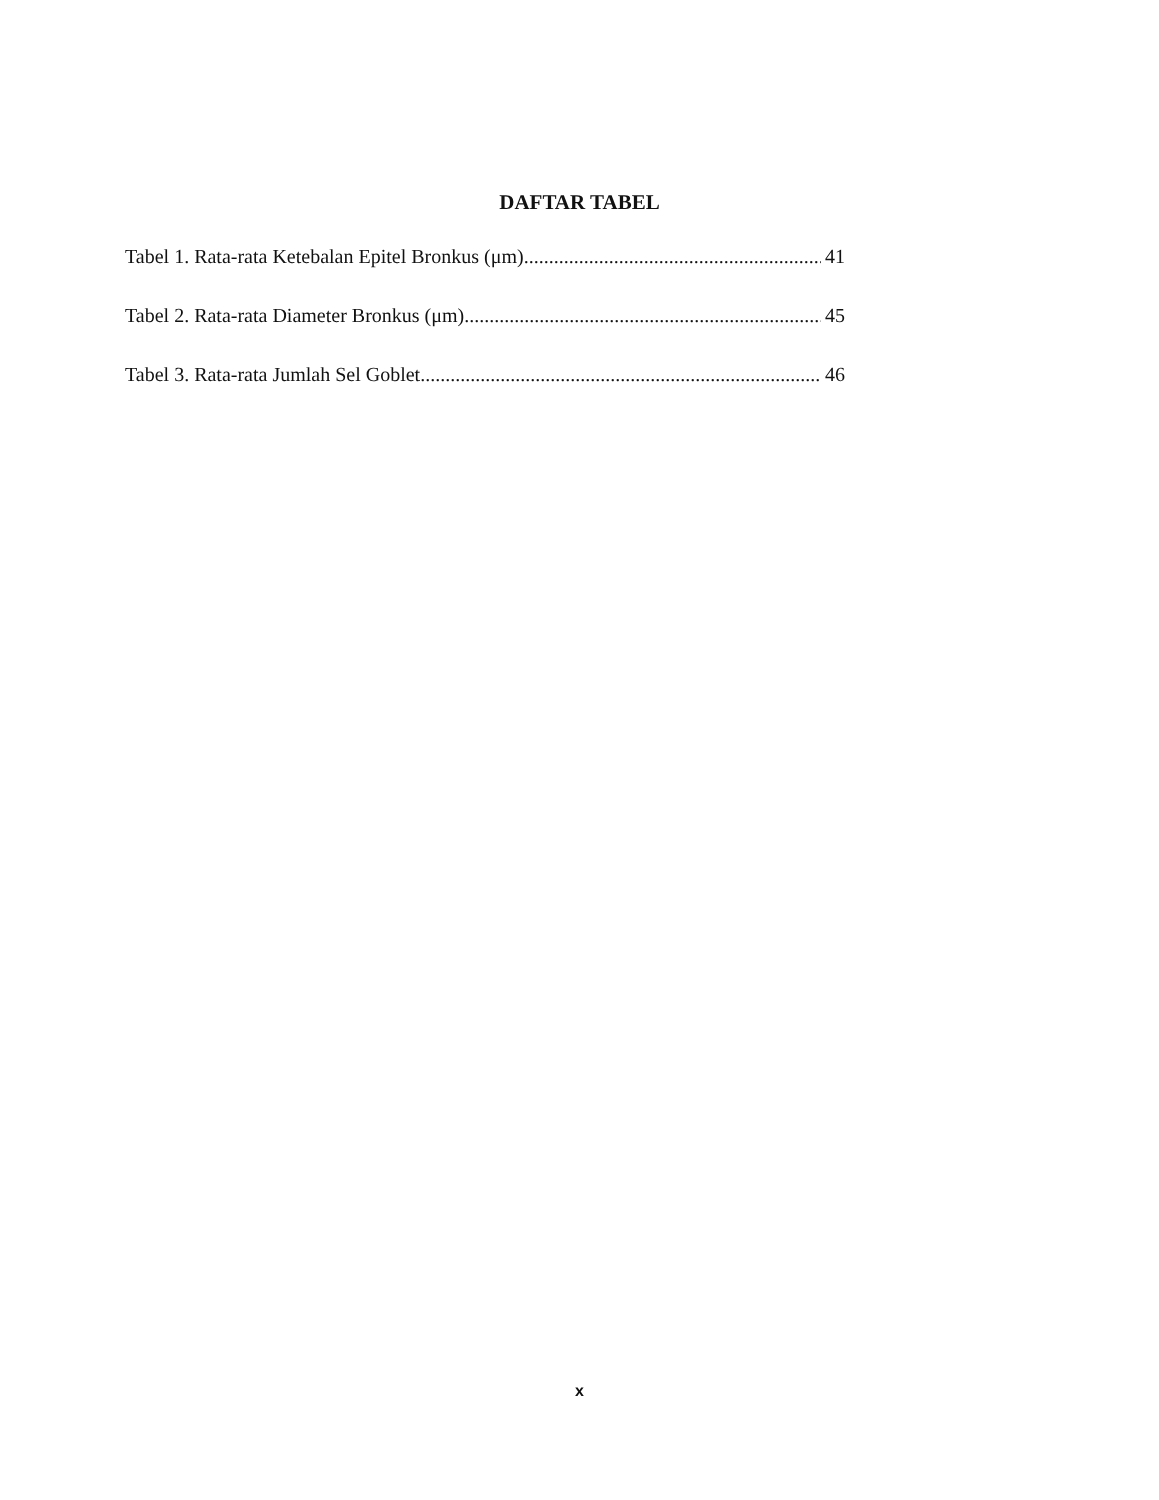DAFTAR TABEL
Tabel 1. Rata-rata Ketebalan Epitel Bronkus (μm) 41
Tabel 2. Rata-rata Diameter Bronkus (μm) 45
Tabel 3. Rata-rata Jumlah Sel Goblet 46
x